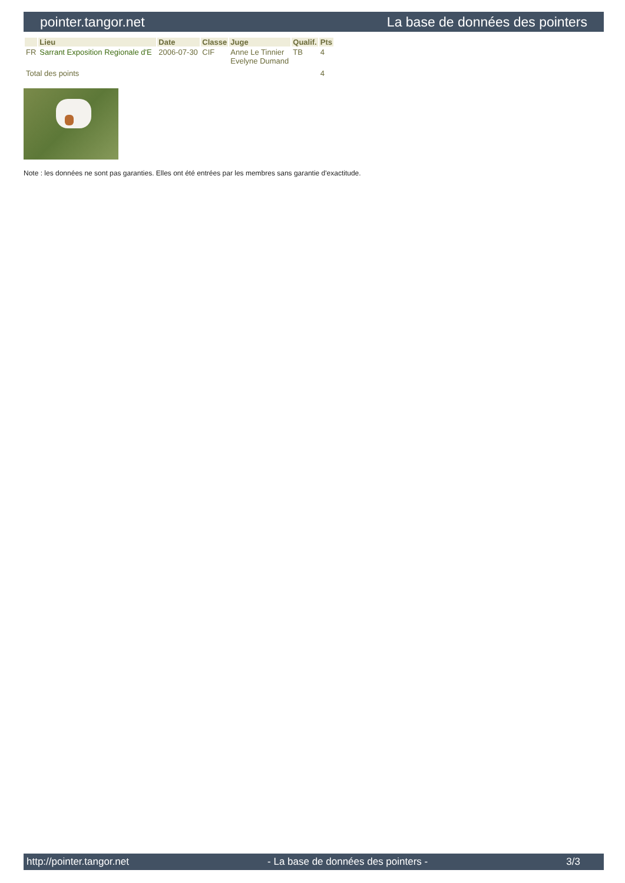pointer.tangor.net La base de données des pointers
| | Lieu | Date | Classe | Juge | Qualif. | Pts |
| --- | --- | --- | --- | --- | --- | --- |
| FR | Sarrant Exposition Regionale d'E | 2006-07-30 | CIF | Anne Le Tinnier Evelyne Dumand | TB | 4 |
| Total des points | | | | | | 4 |
Note : les données ne sont pas garanties. Elles ont été entrées par les membres sans garantie d'exactitude.
http://pointer.tangor.net - La base de données des pointers - 3/3